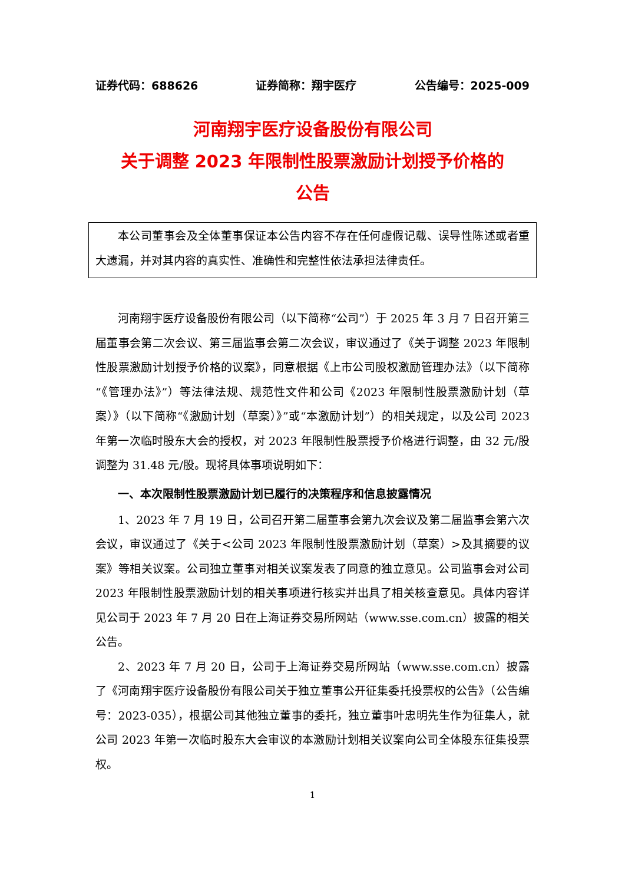证券代码：688626 证券简称：翔宇医疗 公告编号：2025-009
河南翔宇医疗设备股份有限公司
关于调整 2023 年限制性股票激励计划授予价格的
公告
本公司董事会及全体董事保证本公告内容不存在任何虚假记载、误导性陈述或者重大遗漏，并对其内容的真实性、准确性和完整性依法承担法律责任。
河南翔宇医疗设备股份有限公司（以下简称“公司”）于 2025 年 3 月 7 日召开第三届董事会第二次会议、第三届监事会第二次会议，审议通过了《关于调整 2023 年限制性股票激励计划授予价格的议案》，同意根据《上市公司股权激励管理办法》（以下简称“《管理办法》”）等法律法规、规范性文件和公司《2023 年限制性股票激励计划（草案）》（以下简称“《激励计划（草案）》”或“本激励计划”）的相关规定，以及公司 2023 年第一次临时股东大会的授权，对 2023 年限制性股票授予价格进行调整，由 32 元/股调整为 31.48 元/股。现将具体事项说明如下：
一、本次限制性股票激励计划已履行的决策程序和信息披露情况
1、2023 年 7 月 19 日，公司召开第二届董事会第九次会议及第二届监事会第六次会议，审议通过了《关于<公司 2023 年限制性股票激励计划（草案）>及其摘要的议案》等相关议案。公司独立董事对相关议案发表了同意的独立意见。公司监事会对公司 2023 年限制性股票激励计划的相关事项进行核实并出具了相关核查意见。具体内容详见公司于 2023 年 7 月 20 日在上海证券交易所网站（www.sse.com.cn）披露的相关公告。
2、2023 年 7 月 20 日，公司于上海证券交易所网站（www.sse.com.cn）披露了《河南翔宇医疗设备股份有限公司关于独立董事公开征集委托投票权的公告》（公告编号：2023-035），根据公司其他独立董事的委托，独立董事叶忠明先生作为征集人，就公司 2023 年第一次临时股东大会审议的本激励计划相关议案向公司全体股东征集投票权。
1